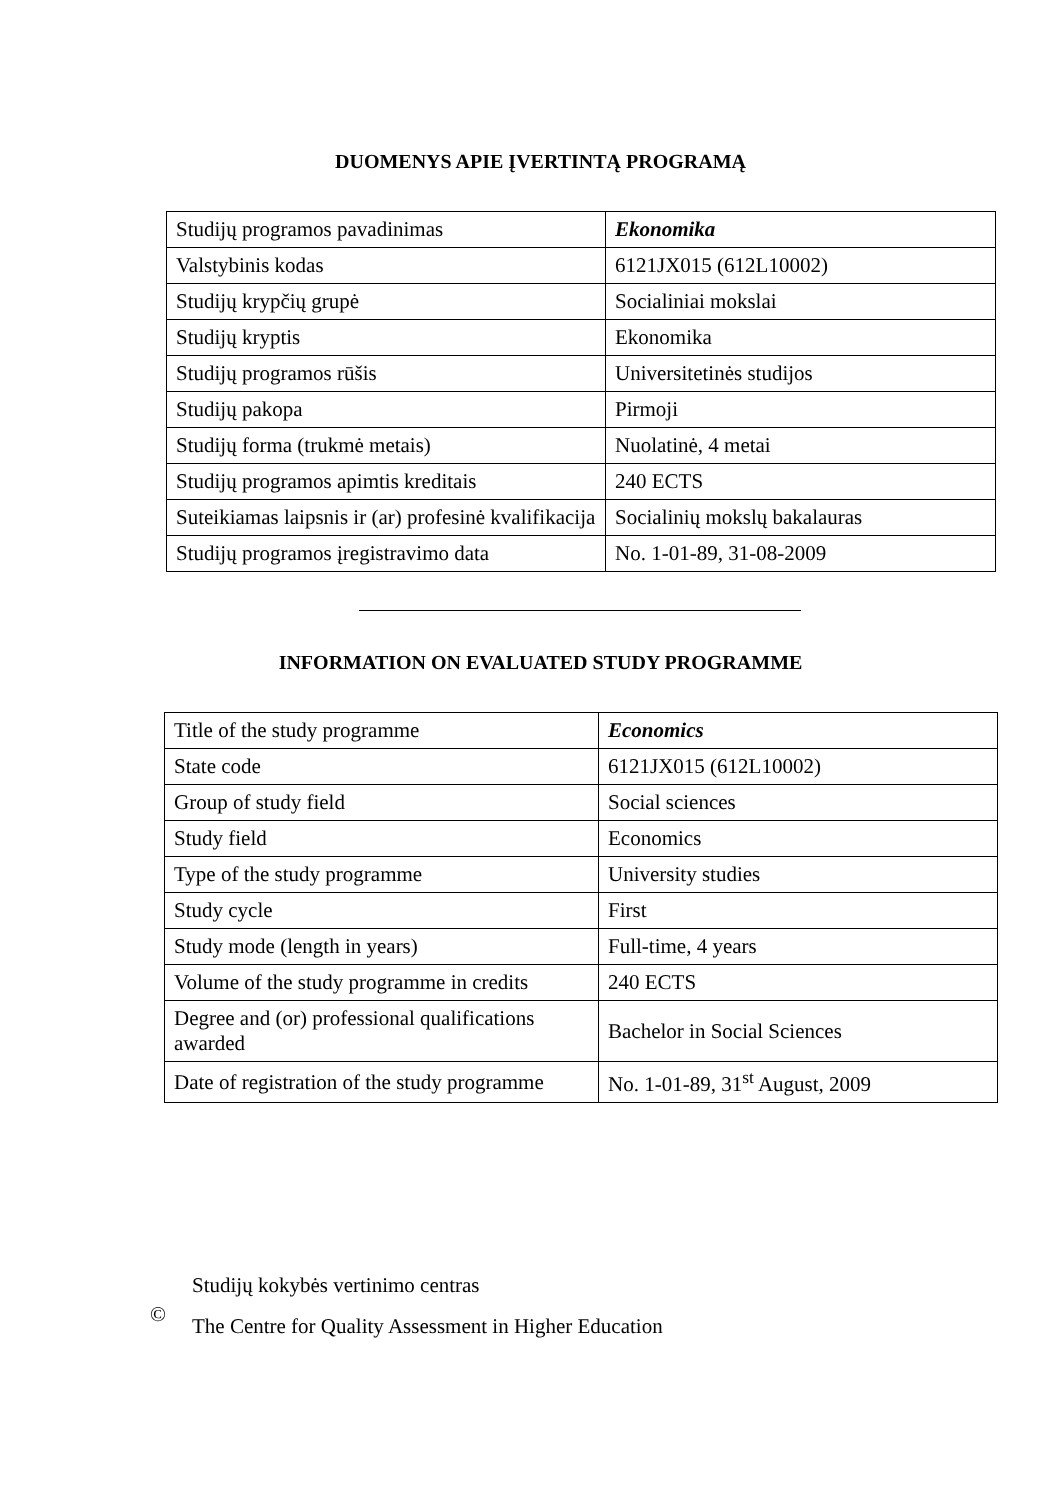DUOMENYS APIE ĮVERTINTĄ PROGRAMĄ
| Studijų programos pavadinimas | Ekonomika |
| Valstybinis kodas | 6121JX015 (612L10002) |
| Studijų krypčių grupė | Socialiniai mokslai |
| Studijų kryptis | Ekonomika |
| Studijų programos rūšis | Universitetinės studijos |
| Studijų pakopa | Pirmoji |
| Studijų forma (trukmė metais) | Nuolatinė, 4 metai |
| Studijų programos apimtis kreditais | 240 ECTS |
| Suteikiamas laipsnis ir (ar) profesinė kvalifikacija | Socialinių mokslų bakalauras |
| Studijų programos įregistravimo data | No. 1-01-89, 31-08-2009 |
INFORMATION ON EVALUATED STUDY PROGRAMME
| Title of the study programme | Economics |
| State code | 6121JX015 (612L10002) |
| Group of study field | Social sciences |
| Study field | Economics |
| Type of the study programme | University studies |
| Study cycle | First |
| Study mode (length in years) | Full-time, 4 years |
| Volume of the study programme in credits | 240 ECTS |
| Degree and (or) professional qualifications awarded | Bachelor in Social Sciences |
| Date of registration of the study programme | No. 1-01-89, 31<sup>st</sup> August, 2009 |
©
Studijų kokybės vertinimo centras
The Centre for Quality Assessment in Higher Education